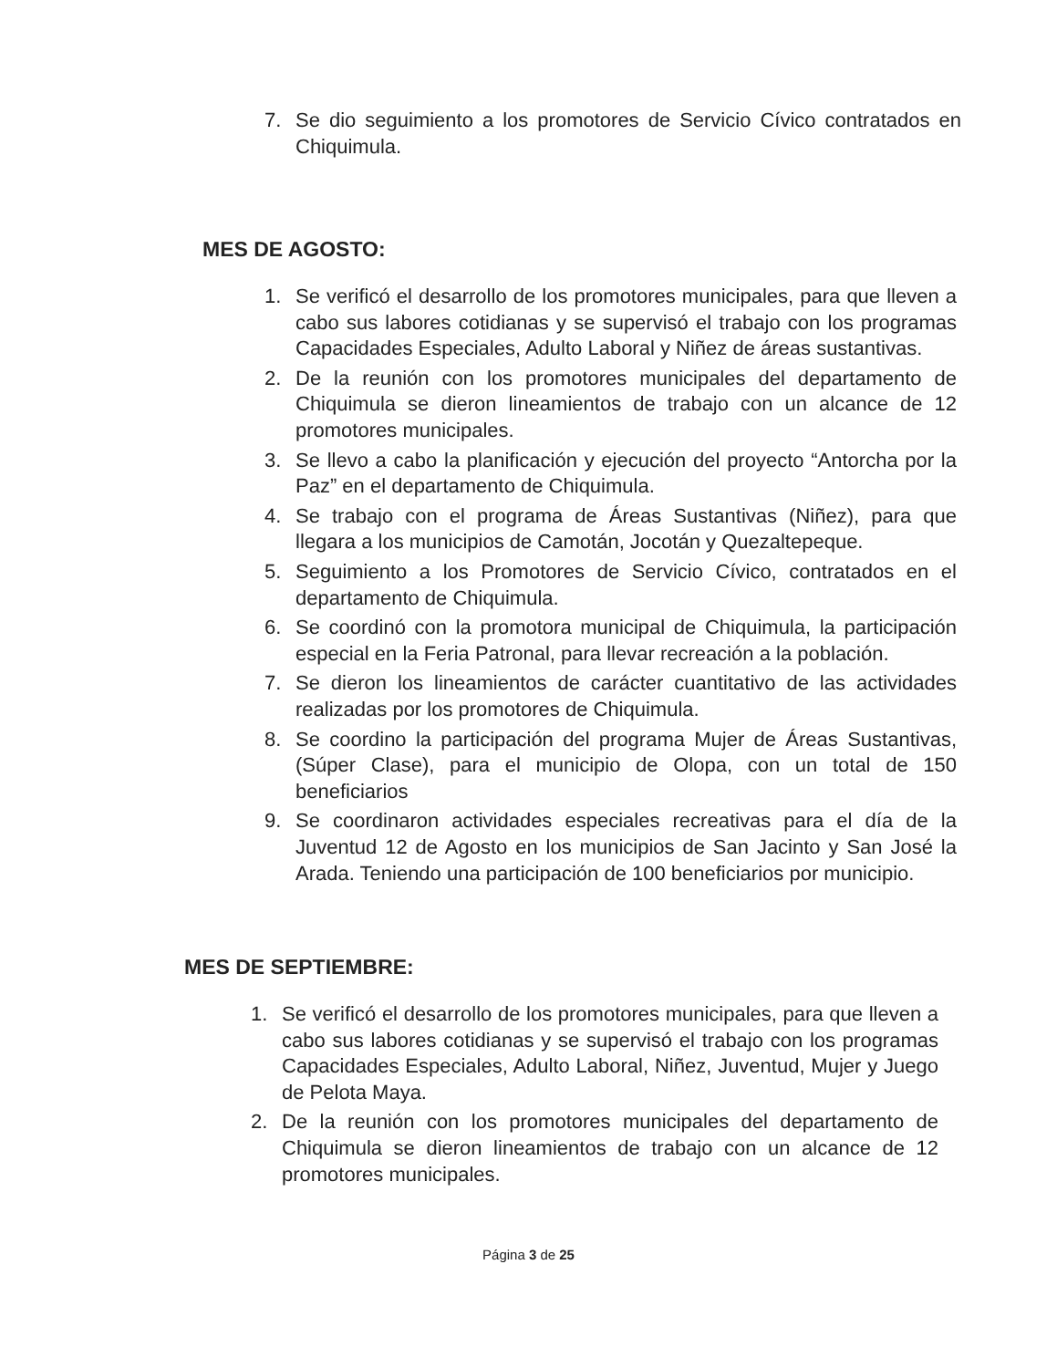7. Se dio seguimiento a los promotores de Servicio Cívico contratados en Chiquimula.
MES DE AGOSTO:
1. Se verificó el desarrollo de los promotores municipales, para que lleven a cabo sus labores cotidianas y se supervisó el trabajo con los programas Capacidades Especiales, Adulto Laboral y Niñez de áreas sustantivas.
2. De la reunión con los promotores municipales del departamento de Chiquimula se dieron lineamientos de trabajo con un alcance de 12 promotores municipales.
3. Se llevo a cabo la planificación y ejecución del proyecto “Antorcha por la Paz” en el departamento de Chiquimula.
4. Se trabajo con el programa de Áreas Sustantivas (Niñez), para que llegara a los municipios de Camotán, Jocotán y Quezaltepeque.
5. Seguimiento a los Promotores de Servicio Cívico, contratados en el departamento de Chiquimula.
6. Se coordinó con la promotora municipal de Chiquimula, la participación especial en la Feria Patronal, para llevar recreación a la población.
7. Se dieron los lineamientos de carácter cuantitativo de las actividades realizadas por los promotores de Chiquimula.
8. Se coordino la participación del programa Mujer de Áreas Sustantivas, (Súper Clase), para el municipio de Olopa, con un total de 150 beneficiarios
9. Se coordinaron actividades especiales recreativas para el día de la Juventud 12 de Agosto en los municipios de San Jacinto y San José la Arada. Teniendo una participación de 100 beneficiarios por municipio.
MES DE SEPTIEMBRE:
1. Se verificó el desarrollo de los promotores municipales, para que lleven a cabo sus labores cotidianas y se supervisó el trabajo con los programas Capacidades Especiales, Adulto Laboral, Niñez, Juventud, Mujer y Juego de Pelota Maya.
2. De la reunión con los promotores municipales del departamento de Chiquimula se dieron lineamientos de trabajo con un alcance de 12 promotores municipales.
Página 3 de 25